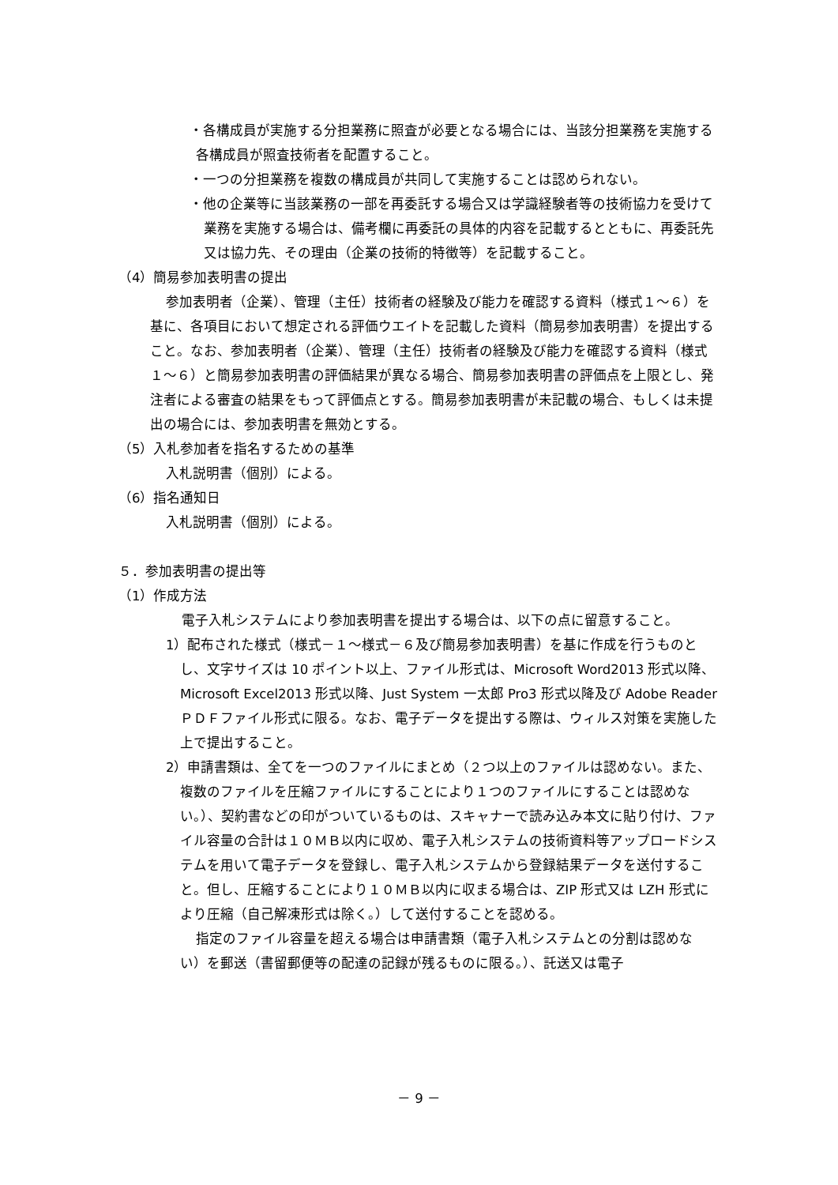・各構成員が実施する分担業務に照査が必要となる場合には、当該分担業務を実施する各構成員が照査技術者を配置すること。
・一つの分担業務を複数の構成員が共同して実施することは認められない。
・他の企業等に当該業務の一部を再委託する場合又は学識経験者等の技術協力を受けて業務を実施する場合は、備考欄に再委託の具体的内容を記載するとともに、再委託先又は協力先、その理由（企業の技術的特徴等）を記載すること。
（4）簡易参加表明書の提出
参加表明者（企業）、管理（主任）技術者の経験及び能力を確認する資料（様式１～６）を基に、各項目において想定される評価ウエイトを記載した資料（簡易参加表明書）を提出すること。なお、参加表明者（企業）、管理（主任）技術者の経験及び能力を確認する資料（様式１～６）と簡易参加表明書の評価結果が異なる場合、簡易参加表明書の評価点を上限とし、発注者による審査の結果をもって評価点とする。簡易参加表明書が未記載の場合、もしくは未提出の場合には、参加表明書を無効とする。
（5）入札参加者を指名するための基準
入札説明書（個別）による。
（6）指名通知日
入札説明書（個別）による。
５．参加表明書の提出等
（1）作成方法
電子入札システムにより参加表明書を提出する場合は、以下の点に留意すること。
1）配布された様式（様式－１～様式－６及び簡易参加表明書）を基に作成を行うものとし、文字サイズは 10 ポイント以上、ファイル形式は、Microsoft Word2013 形式以降、Microsoft Excel2013 形式以降、Just System 一太郎 Pro3 形式以降及び Adobe Reader ＰＤＦファイル形式に限る。なお、電子データを提出する際は、ウィルス対策を実施した上で提出すること。
2）申請書類は、全てを一つのファイルにまとめ（２つ以上のファイルは認めない。また、複数のファイルを圧縮ファイルにすることにより１つのファイルにすることは認めない。）、契約書などの印がついているものは、スキャナーで読み込み本文に貼り付け、ファイル容量の合計は１０ＭＢ以内に収め、電子入札システムの技術資料等アップロードシステムを用いて電子データを登録し、電子入札システムから登録結果データを送付すること。但し、圧縮することにより１０ＭＢ以内に収まる場合は、ZIP 形式又は LZH 形式により圧縮（自己解凍形式は除く。）して送付することを認める。
指定のファイル容量を超える場合は申請書類（電子入札システムとの分割は認めない）を郵送（書留郵便等の配達の記録が残るものに限る。）、託送又は電子
－ 9 －